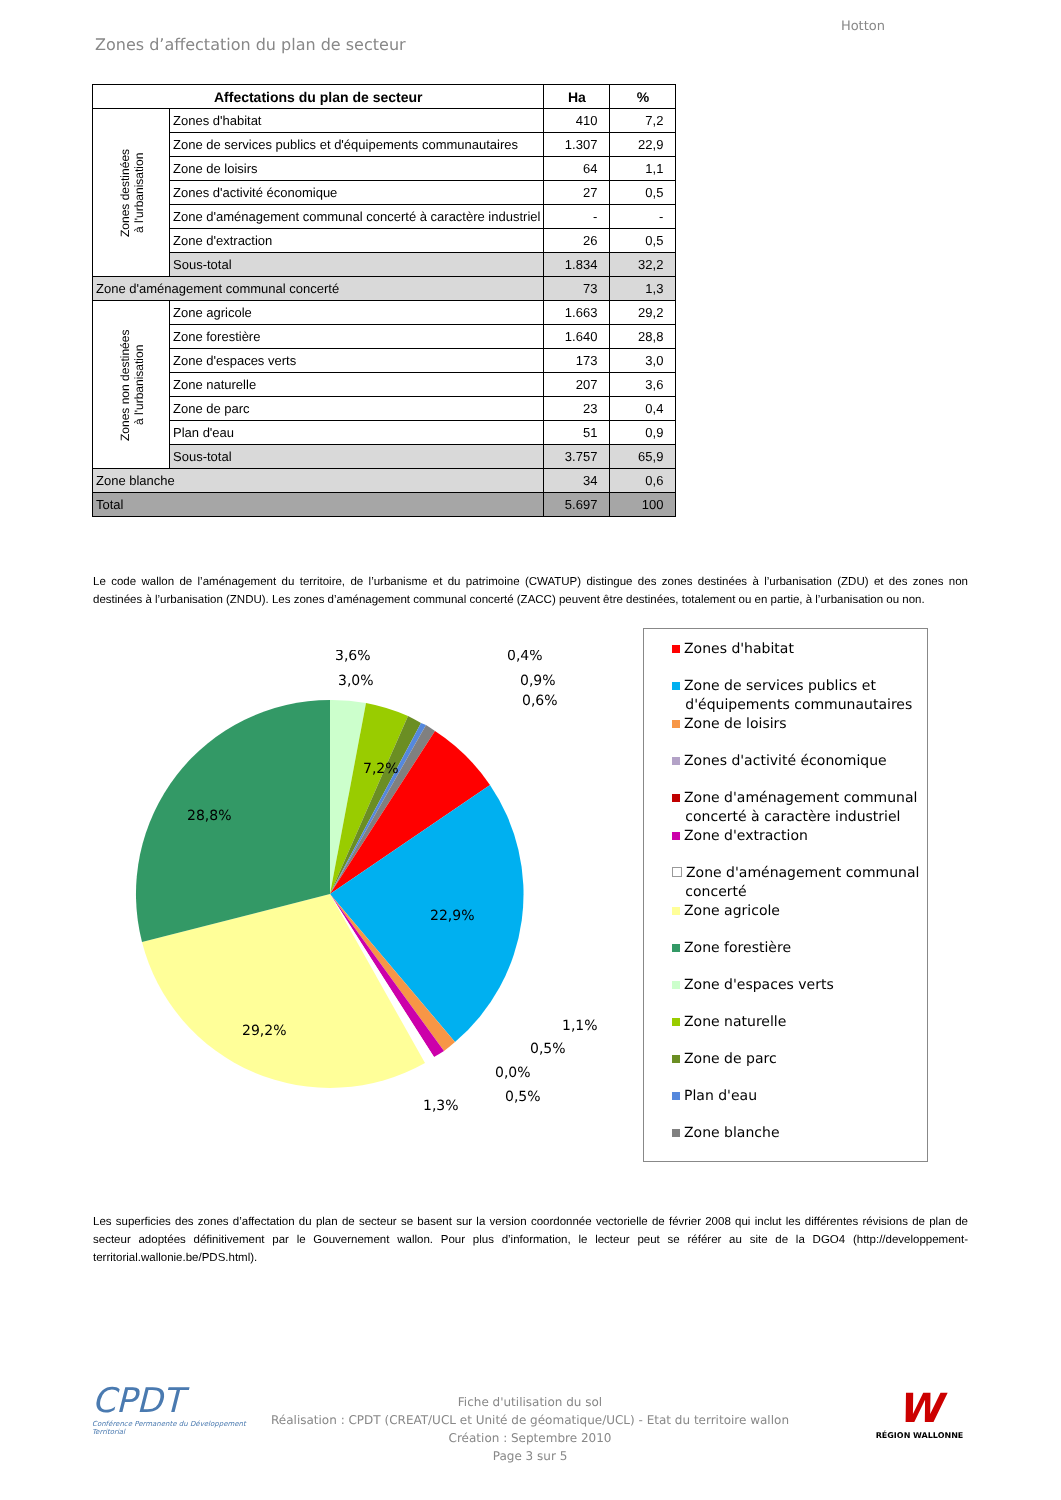Hotton
Zones d’affectation du plan de secteur
| Affectations du plan de secteur | | Ha | % |
| --- | --- | --- | --- |
| Zones destinées à l'urbanisation | Zones d'habitat | 410 | 7,2 |
| | Zone de services publics et d'équipements communautaires | 1.307 | 22,9 |
| | Zone de loisirs | 64 | 1,1 |
| | Zones d'activité économique | 27 | 0,5 |
| | Zone d'aménagement communal concerté à caractère industriel | - | - |
| | Zone d'extraction | 26 | 0,5 |
| | Sous-total | 1.834 | 32,2 |
| Zone d'aménagement communal concerté | | 73 | 1,3 |
| Zones non destinées à l'urbanisation | Zone agricole | 1.663 | 29,2 |
| | Zone forestière | 1.640 | 28,8 |
| | Zone d'espaces verts | 173 | 3,0 |
| | Zone naturelle | 207 | 3,6 |
| | Zone de parc | 23 | 0,4 |
| | Plan d'eau | 51 | 0,9 |
| | Sous-total | 3.757 | 65,9 |
| Zone blanche | | 34 | 0,6 |
| Total | | 5.697 | 100 |
Le code wallon de l’aménagement du territoire, de l’urbanisme et du patrimoine (CWATUP) distingue des zones destinées à l’urbanisation (ZDU) et des zones non destinées à l’urbanisation (ZNDU). Les zones d’aménagement communal concerté (ZACC) peuvent être destinées, totalement ou en partie, à l’urbanisation ou non.
28,8%
22,9%
29,2%
7,2%
3,6%
3,0%
0,4%
0,9%
0,6%
1,1%
0,5%
0,0%
0,5%
1,3%
Zones d'habitat
Zone de services publics et
d'équipements communautaires
Zone de loisirs
Zones d'activité économique
Zone d'aménagement communal
concerté à caractère industriel
Zone d'extraction
Zone d'aménagement communal
concerté
Zone agricole
Zone forestière
Zone d'espaces verts
Zone naturelle
Zone de parc
Plan d'eau
Zone blanche
Les superficies des zones d’affectation du plan de secteur se basent sur la version coordonnée vectorielle de février 2008 qui inclut les différentes révisions de plan de secteur adoptées définitivement par le Gouvernement wallon. Pour plus d’information, le lecteur peut se référer au site de la DGO4 (http://developpement-territorial.wallonie.be/PDS.html).
CPDT
Conférence Permanente du Développement Territorial
Fiche d'utilisation du sol
Réalisation : CPDT (CREAT/UCL et Unité de géomatique/UCL) - Etat du territoire wallon
Création : Septembre 2010
Page 3 sur 5
W
RÉGION WALLONNE